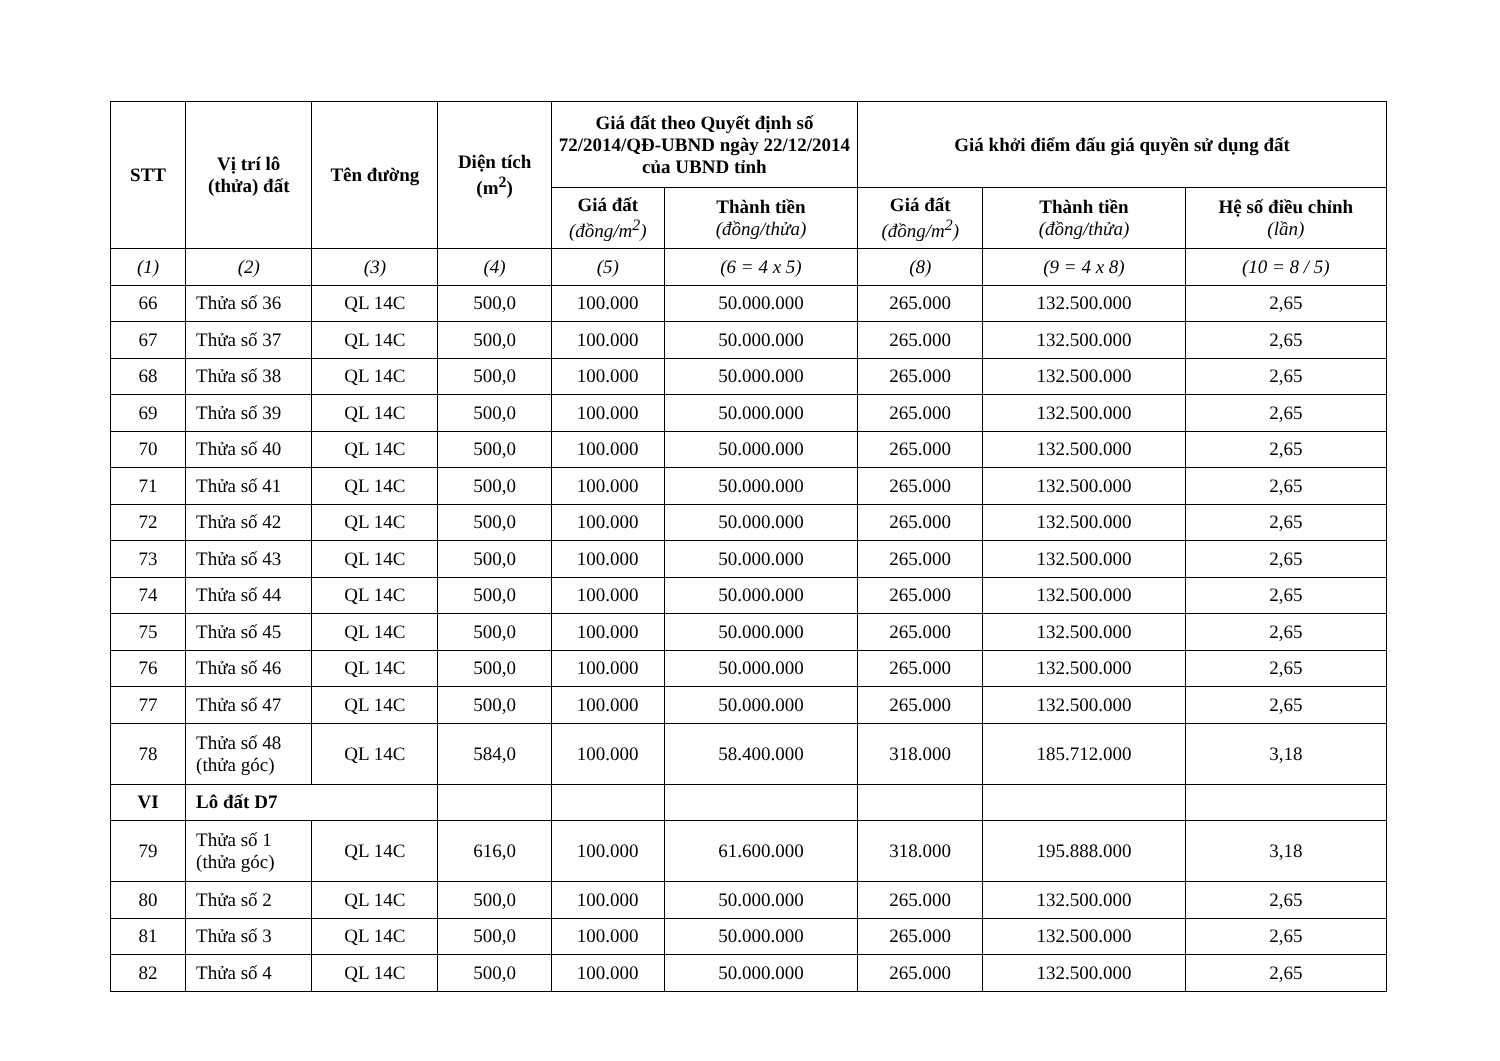| STT | Vị trí lô (thửa) đất | Tên đường | Diện tích (m<sup>2</sup>) | Giá đất theo Quyết định số 72/2014/QĐ-UBND ngày 22/12/2014 của UBND tỉnh | | Giá khởi điểm đấu giá quyền sử dụng đất | | |
| --- | --- | --- | --- | --- | --- | --- | --- | --- |
| | | | | Giá đất (đồng/m<sup>2</sup>) | Thành tiền (đồng/thửa) | Giá đất (đồng/m<sup>2</sup>) | Thành tiền (đồng/thửa) | Hệ số điều chỉnh (lần) |
| (1) | (2) | (3) | (4) | (5) | (6 = 4 x 5) | (8) | (9 = 4 x 8) | (10 = 8 / 5) |
| 66 | Thửa số 36 | QL 14C | 500,0 | 100.000 | 50.000.000 | 265.000 | 132.500.000 | 2,65 |
| 67 | Thửa số 37 | QL 14C | 500,0 | 100.000 | 50.000.000 | 265.000 | 132.500.000 | 2,65 |
| 68 | Thửa số 38 | QL 14C | 500,0 | 100.000 | 50.000.000 | 265.000 | 132.500.000 | 2,65 |
| 69 | Thửa số 39 | QL 14C | 500,0 | 100.000 | 50.000.000 | 265.000 | 132.500.000 | 2,65 |
| 70 | Thửa số 40 | QL 14C | 500,0 | 100.000 | 50.000.000 | 265.000 | 132.500.000 | 2,65 |
| 71 | Thửa số 41 | QL 14C | 500,0 | 100.000 | 50.000.000 | 265.000 | 132.500.000 | 2,65 |
| 72 | Thửa số 42 | QL 14C | 500,0 | 100.000 | 50.000.000 | 265.000 | 132.500.000 | 2,65 |
| 73 | Thửa số 43 | QL 14C | 500,0 | 100.000 | 50.000.000 | 265.000 | 132.500.000 | 2,65 |
| 74 | Thửa số 44 | QL 14C | 500,0 | 100.000 | 50.000.000 | 265.000 | 132.500.000 | 2,65 |
| 75 | Thửa số 45 | QL 14C | 500,0 | 100.000 | 50.000.000 | 265.000 | 132.500.000 | 2,65 |
| 76 | Thửa số 46 | QL 14C | 500,0 | 100.000 | 50.000.000 | 265.000 | 132.500.000 | 2,65 |
| 77 | Thửa số 47 | QL 14C | 500,0 | 100.000 | 50.000.000 | 265.000 | 132.500.000 | 2,65 |
| 78 | Thửa số 48 (thửa góc) | QL 14C | 584,0 | 100.000 | 58.400.000 | 318.000 | 185.712.000 | 3,18 |
| VI | Lô đất D7 | | | | | | | |
| 79 | Thửa số 1 (thửa góc) | QL 14C | 616,0 | 100.000 | 61.600.000 | 318.000 | 195.888.000 | 3,18 |
| 80 | Thửa số 2 | QL 14C | 500,0 | 100.000 | 50.000.000 | 265.000 | 132.500.000 | 2,65 |
| 81 | Thửa số 3 | QL 14C | 500,0 | 100.000 | 50.000.000 | 265.000 | 132.500.000 | 2,65 |
| 82 | Thửa số 4 | QL 14C | 500,0 | 100.000 | 50.000.000 | 265.000 | 132.500.000 | 2,65 |